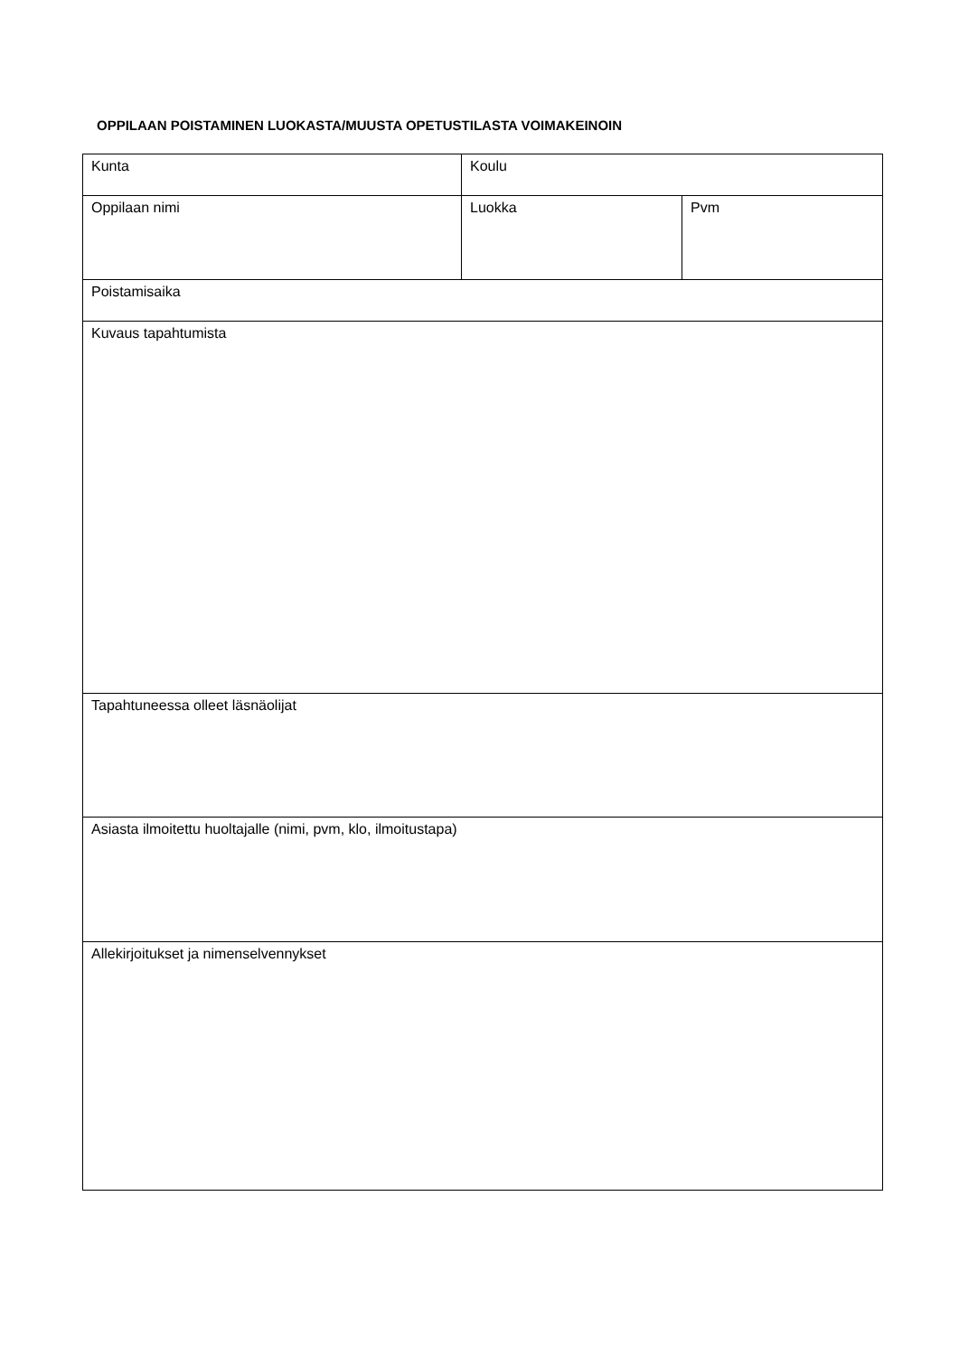OPPILAAN POISTAMINEN LUOKASTA/MUUSTA OPETUSTILASTA VOIMAKEINOIN
| Kunta | Koulu | |
| Oppilaan nimi | Luokka | Pvm |
| Poistamisaika | | |
| Kuvaus tapahtumista | | |
| Tapahtuneessa olleet läsnäolijat | | |
| Asiasta ilmoitettu huoltajalle (nimi, pvm, klo, ilmoitustapa) | | |
| Allekirjoitukset ja nimenselvennykset | | |